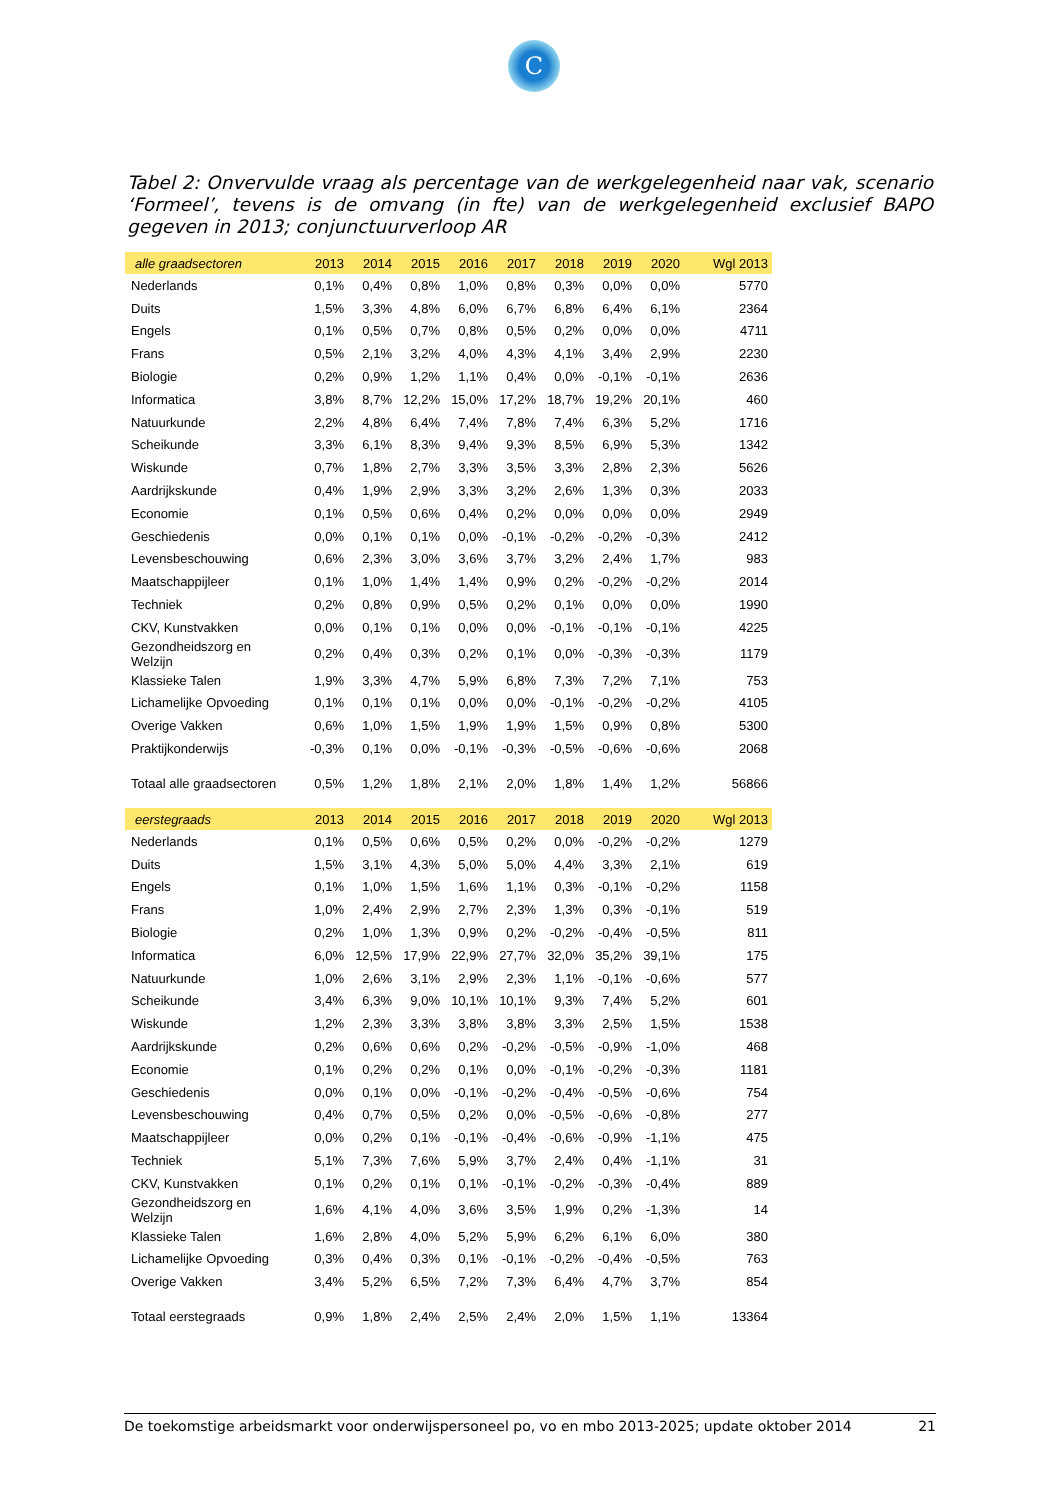C
Tabel 2: Onvervulde vraag als percentage van de werkgelegenheid naar vak, scenario ‘Formeel’, tevens is de omvang (in fte) van de werkgelegenheid exclusief BAPO gegeven in 2013; conjunctuurverloop AR
| alle graadsectoren | 2013 | 2014 | 2015 | 2016 | 2017 | 2018 | 2019 | 2020 | Wgl 2013 |
| --- | --- | --- | --- | --- | --- | --- | --- | --- | --- |
| Nederlands | 0,1% | 0,4% | 0,8% | 1,0% | 0,8% | 0,3% | 0,0% | 0,0% | 5770 |
| Duits | 1,5% | 3,3% | 4,8% | 6,0% | 6,7% | 6,8% | 6,4% | 6,1% | 2364 |
| Engels | 0,1% | 0,5% | 0,7% | 0,8% | 0,5% | 0,2% | 0,0% | 0,0% | 4711 |
| Frans | 0,5% | 2,1% | 3,2% | 4,0% | 4,3% | 4,1% | 3,4% | 2,9% | 2230 |
| Biologie | 0,2% | 0,9% | 1,2% | 1,1% | 0,4% | 0,0% | -0,1% | -0,1% | 2636 |
| Informatica | 3,8% | 8,7% | 12,2% | 15,0% | 17,2% | 18,7% | 19,2% | 20,1% | 460 |
| Natuurkunde | 2,2% | 4,8% | 6,4% | 7,4% | 7,8% | 7,4% | 6,3% | 5,2% | 1716 |
| Scheikunde | 3,3% | 6,1% | 8,3% | 9,4% | 9,3% | 8,5% | 6,9% | 5,3% | 1342 |
| Wiskunde | 0,7% | 1,8% | 2,7% | 3,3% | 3,5% | 3,3% | 2,8% | 2,3% | 5626 |
| Aardrijkskunde | 0,4% | 1,9% | 2,9% | 3,3% | 3,2% | 2,6% | 1,3% | 0,3% | 2033 |
| Economie | 0,1% | 0,5% | 0,6% | 0,4% | 0,2% | 0,0% | 0,0% | 0,0% | 2949 |
| Geschiedenis | 0,0% | 0,1% | 0,1% | 0,0% | -0,1% | -0,2% | -0,2% | -0,3% | 2412 |
| Levensbeschouwing | 0,6% | 2,3% | 3,0% | 3,6% | 3,7% | 3,2% | 2,4% | 1,7% | 983 |
| Maatschappijleer | 0,1% | 1,0% | 1,4% | 1,4% | 0,9% | 0,2% | -0,2% | -0,2% | 2014 |
| Techniek | 0,2% | 0,8% | 0,9% | 0,5% | 0,2% | 0,1% | 0,0% | 0,0% | 1990 |
| CKV, Kunstvakken | 0,0% | 0,1% | 0,1% | 0,0% | 0,0% | -0,1% | -0,1% | -0,1% | 4225 |
| Gezondheidszorg en Welzijn | 0,2% | 0,4% | 0,3% | 0,2% | 0,1% | 0,0% | -0,3% | -0,3% | 1179 |
| Klassieke Talen | 1,9% | 3,3% | 4,7% | 5,9% | 6,8% | 7,3% | 7,2% | 7,1% | 753 |
| Lichamelijke Opvoeding | 0,1% | 0,1% | 0,1% | 0,0% | 0,0% | -0,1% | -0,2% | -0,2% | 4105 |
| Overige Vakken | 0,6% | 1,0% | 1,5% | 1,9% | 1,9% | 1,5% | 0,9% | 0,8% | 5300 |
| Praktijkonderwijs | -0,3% | 0,1% | 0,0% | -0,1% | -0,3% | -0,5% | -0,6% | -0,6% | 2068 |
| Totaal alle graadsectoren | 0,5% | 1,2% | 1,8% | 2,1% | 2,0% | 1,8% | 1,4% | 1,2% | 56866 |
| eerstegraads | 2013 | 2014 | 2015 | 2016 | 2017 | 2018 | 2019 | 2020 | Wgl 2013 |
| --- | --- | --- | --- | --- | --- | --- | --- | --- | --- |
| Nederlands | 0,1% | 0,5% | 0,6% | 0,5% | 0,2% | 0,0% | -0,2% | -0,2% | 1279 |
| Duits | 1,5% | 3,1% | 4,3% | 5,0% | 5,0% | 4,4% | 3,3% | 2,1% | 619 |
| Engels | 0,1% | 1,0% | 1,5% | 1,6% | 1,1% | 0,3% | -0,1% | -0,2% | 1158 |
| Frans | 1,0% | 2,4% | 2,9% | 2,7% | 2,3% | 1,3% | 0,3% | -0,1% | 519 |
| Biologie | 0,2% | 1,0% | 1,3% | 0,9% | 0,2% | -0,2% | -0,4% | -0,5% | 811 |
| Informatica | 6,0% | 12,5% | 17,9% | 22,9% | 27,7% | 32,0% | 35,2% | 39,1% | 175 |
| Natuurkunde | 1,0% | 2,6% | 3,1% | 2,9% | 2,3% | 1,1% | -0,1% | -0,6% | 577 |
| Scheikunde | 3,4% | 6,3% | 9,0% | 10,1% | 10,1% | 9,3% | 7,4% | 5,2% | 601 |
| Wiskunde | 1,2% | 2,3% | 3,3% | 3,8% | 3,8% | 3,3% | 2,5% | 1,5% | 1538 |
| Aardrijkskunde | 0,2% | 0,6% | 0,6% | 0,2% | -0,2% | -0,5% | -0,9% | -1,0% | 468 |
| Economie | 0,1% | 0,2% | 0,2% | 0,1% | 0,0% | -0,1% | -0,2% | -0,3% | 1181 |
| Geschiedenis | 0,0% | 0,1% | 0,0% | -0,1% | -0,2% | -0,4% | -0,5% | -0,6% | 754 |
| Levensbeschouwing | 0,4% | 0,7% | 0,5% | 0,2% | 0,0% | -0,5% | -0,6% | -0,8% | 277 |
| Maatschappijleer | 0,0% | 0,2% | 0,1% | -0,1% | -0,4% | -0,6% | -0,9% | -1,1% | 475 |
| Techniek | 5,1% | 7,3% | 7,6% | 5,9% | 3,7% | 2,4% | 0,4% | -1,1% | 31 |
| CKV, Kunstvakken | 0,1% | 0,2% | 0,1% | 0,1% | -0,1% | -0,2% | -0,3% | -0,4% | 889 |
| Gezondheidszorg en Welzijn | 1,6% | 4,1% | 4,0% | 3,6% | 3,5% | 1,9% | 0,2% | -1,3% | 14 |
| Klassieke Talen | 1,6% | 2,8% | 4,0% | 5,2% | 5,9% | 6,2% | 6,1% | 6,0% | 380 |
| Lichamelijke Opvoeding | 0,3% | 0,4% | 0,3% | 0,1% | -0,1% | -0,2% | -0,4% | -0,5% | 763 |
| Overige Vakken | 3,4% | 5,2% | 6,5% | 7,2% | 7,3% | 6,4% | 4,7% | 3,7% | 854 |
| Totaal eerstegraads | 0,9% | 1,8% | 2,4% | 2,5% | 2,4% | 2,0% | 1,5% | 1,1% | 13364 |
De toekomstige arbeidsmarkt voor onderwijspersoneel po, vo en mbo 2013-2025; update oktober 2014 21